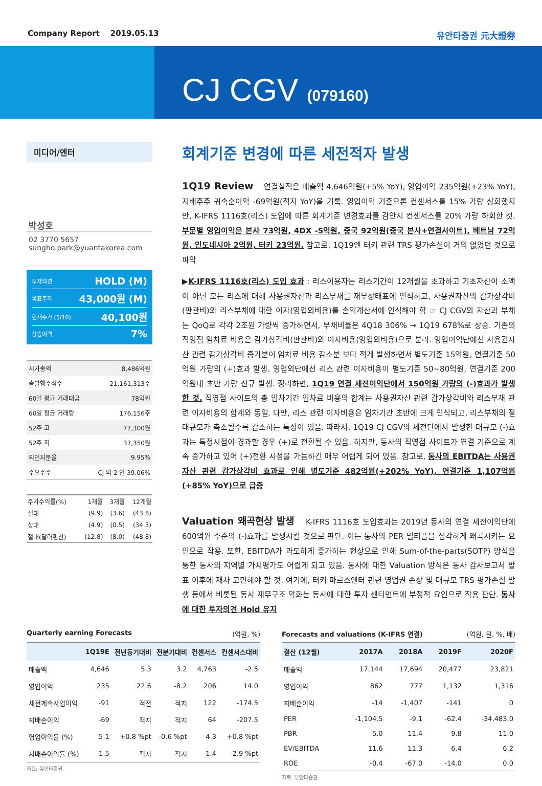Company Report 2019.05.13 유안타증권 元大證券
CJ CGV (079160)
미디어/엔터
박성호
02 3770 5657
sungho.park@yuantakorea.com
투자의견 HOLD (M)
목표주가 43,000원 (M)
현재주가 (5/10) 40,100원
상승여력 7%
| 시가총액 | 8,486억원 |
| 총발행주식수 | 21,161,313주 |
| 60일 평균 거래대금 | 78억원 |
| 60일 평균 거래량 | 176,156주 |
| 52주 고 | 77,300원 |
| 52주 저 | 37,350원 |
| 외인지분율 | 9.95% |
| 주요주주 | CJ 외 2 인 39.06% |
| 주가수익률(%) | 1개월 | 3개월 | 12개월 |
| --- | --- | --- | --- |
| 절대 | (9.9) | (3.6) | (43.8) |
| 상대 | (4.9) | (0.5) | (34.3) |
| 절대(달러환산) | (12.8) | (8.0) | (48.8) |
회계기준 변경에 따른 세전적자 발생
1Q19 Review 연결실적은 매출액 4,646억원(+5% YoY), 영업이익 235억원(+23% YoY), 지배주주 귀속순이익 -69억원(적지 YoY)을 기록. 영업이익 기준으론 컨센서스를 15% 가량 상회했지만, K-IFRS 1116호(리스) 도입에 따른 회계기준 변경효과를 감안시 컨센서스를 20% 가량 하회한 것. 부문별 영업이익은 본사 73억원, 4DX -5억원, 중국 92억원(중국 본사+연결사이트), 베트남 72억원, 인도네시아 2억원, 터키 23억원. 참고로, 1Q19엔 터키 관련 TRS 평가손실이 거의 없었던 것으로 파악
▶K-IFRS 1116호(리스) 도입 효과 : 리스이용자는 리스기간이 12개월을 초과하고 기초자산이 소액이 아닌 모든 리스에 대해 사용권자산과 리스부채를 재무상태표에 인식하고, 사용권자산의 감가상각비(판관비)와 리스부채에 대한 이자(영업외비용)를 손익계산서에 인식해야 함 ☞ CJ CGV의 자산과 부채는 QoQ로 각각 2조원 가량씩 증가하면서, 부채비율은 4Q18 306% → 1Q19 678%로 상승. 기존의 직영점 임차료 비용은 감가상각비(판관비)와 이자비용(영업외비용)으로 분리. 영업이익단에선 사용권자산 관련 감가상각비 증가분이 임차료 비용 감소분 보다 적게 발생하면서 별도기준 15억원, 연결기준 50억원 가량의 (+)효과 발생. 영업외단에선 리스 관련 이자비용이 별도기준 50~80억원, 연결기준 200억원대 초반 가량 신규 발생. 정리하면, 1Q19 연결 세전이익단에서 150억원 가량의 (-)효과가 발생한 것. 직영점 사이트의 총 임차기간 임차료 비용의 합계는 사용권자산 관련 감가상각비와 리스부채 관련 이자비용의 합계와 동일. 다만, 리스 관련 이자비용은 임차기간 초반에 크게 인식되고, 리스부채의 절대규모가 축소될수록 감소하는 특성이 있음. 따라서, 1Q19 CJ CGV의 세전단에서 발생한 대규모 (-)효과는 특정시점이 경과할 경우 (+)로 전환될 수 있음. 하지만, 동사의 직영점 사이트가 연결 기준으로 계속 증가하고 있어 (+)전환 시점을 가늠하긴 매우 어렵게 되어 있음. 참고로, 동사의 EBITDA는 사용권자산 관련 감가상각비 효과로 인해 별도기준 482억원(+202% YoY), 연결기준 1,107억원(+85% YoY)으로 급증
Valuation 왜곡현상 발생 K-IFRS 1116호 도입효과는 2019년 동사의 연결 세전이익단에 600억원 수준의 (-)효과를 발생시킬 것으로 판단. 이는 동사의 PER 멀티플을 심각하게 왜곡시키는 요인으로 작용. 또한, EBITDA가 과도하게 증가하는 현상으로 인해 Sum-of-the-parts(SOTP) 방식을 통한 동사의 지역별 가치평가도 어렵게 되고 있음. 동사에 대한 Valuation 방식은 동사 감사보고서 발표 이후에 재차 고민해야 할 것. 여기에, 터키 마르스엔터 관련 영업권 손상 및 대규모 TRS 평가손실 발생 등에서 비롯된 동사 재무구조 악화는 동사에 대한 투자 센티먼트에 부정적 요인으로 작용 판단. 동사에 대한 투자의견 Hold 유지
Quarterly earning Forecasts (억원, %)
| | 1Q19E | 전년동기대비 | 전분기대비 | 컨센서스 | 컨센서스대비 |
| --- | --- | --- | --- | --- | --- |
| 매출액 | 4,646 | 5.3 | 3.2 | 4,763 | -2.5 |
| 영업이익 | 235 | 22.6 | -8.2 | 206 | 14.0 |
| 세전계속사업이익 | -91 | 적전 | 적지 | 122 | -174.5 |
| 지배순이익 | -69 | 적지 | 적지 | 64 | -207.5 |
| 영업이익률 (%) | 5.1 | +0.8 %pt | -0.6 %pt | 4.3 | +0.8 %pt |
| 지배순이익률 (%) | -1.5 | 적지 | 적지 | 1.4 | -2.9 %pt |
자료: 유안타증권
Forecasts and valuations (K-IFRS 연결) (억원, 원, %, 배)
| 결산 (12월) | 2017A | 2018A | 2019F | 2020F |
| --- | --- | --- | --- | --- |
| 매출액 | 17,144 | 17,694 | 20,477 | 23,821 |
| 영업이익 | 862 | 777 | 1,132 | 1,316 |
| 지배순이익 | -14 | -1,407 | -141 | 0 |
| PER | -1,104.5 | -9.1 | -62.4 | -34,483.0 |
| PBR | 5.0 | 11.4 | 9.8 | 11.0 |
| EV/EBITDA | 11.6 | 11.3 | 6.4 | 6.2 |
| ROE | -0.4 | -67.0 | -14.0 | 0.0 |
자료: 유안타증권